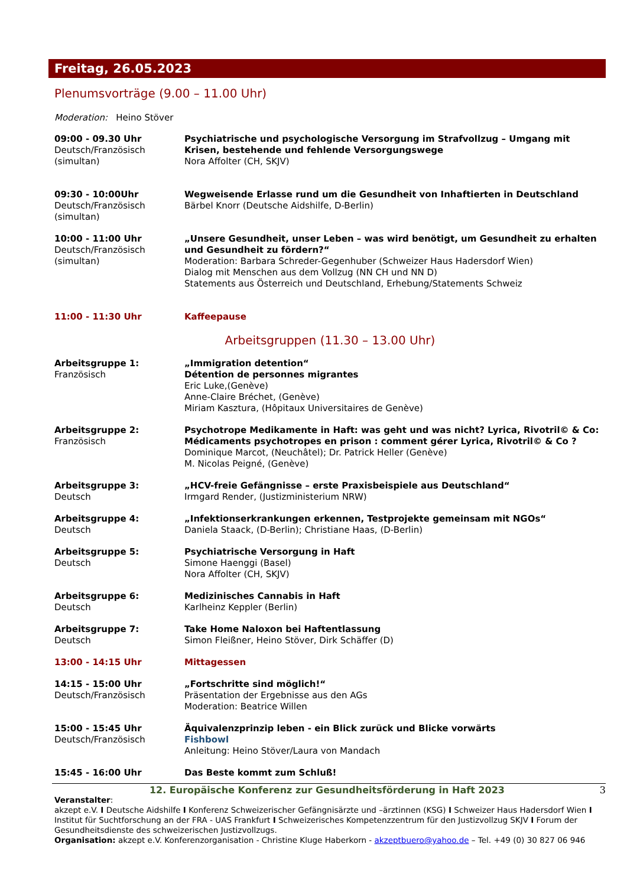Freitag, 26.05.2023
Plenumsvorträge (9.00 – 11.00 Uhr)
Moderation: Heino Stöver
| 09:00 - 09.30 Uhr Deutsch/Französisch (simultan) | Psychiatrische und psychologische Versorgung im Strafvollzug – Umgang mit Krisen, bestehende und fehlende Versorgungswege Nora Affolter (CH, SKJV) |
| 09:30 - 10:00Uhr Deutsch/Französisch (simultan) | Wegweisende Erlasse rund um die Gesundheit von Inhaftierten in Deutschland Bärbel Knorr (Deutsche Aidshilfe, D-Berlin) |
| 10:00 - 11:00 Uhr Deutsch/Französisch (simultan) | „Unsere Gesundheit, unser Leben – was wird benötigt, um Gesundheit zu erhalten und Gesundheit zu fördern?“ Moderation: Barbara Schreder-Gegenhuber (Schweizer Haus Hadersdorf Wien) Dialog mit Menschen aus dem Vollzug (NN CH und NN D) Statements aus Österreich und Deutschland, Erhebung/Statements Schweiz |
| 11:00 - 11:30 Uhr | Kaffeepause |
Arbeitsgruppen (11.30 – 13.00 Uhr)
| Arbeitsgruppe 1: Französisch | „Immigration detention“ Détention de personnes migrantes Eric Luke,(Genève) Anne-Claire Bréchet, (Genève) Miriam Kasztura, (Hôpitaux Universitaires de Genève) |
| Arbeitsgruppe 2: Französisch | Psychotrope Medikamente in Haft: was geht und was nicht? Lyrica, Rivotril© & Co: Médicaments psychotropes en prison : comment gérer Lyrica, Rivotril© & Co ? Dominique Marcot, (Neuchâtel); Dr. Patrick Heller (Genève) M. Nicolas Peigné, (Genève) |
| Arbeitsgruppe 3: Deutsch | „HCV-freie Gefängnisse – erste Praxisbeispiele aus Deutschland“ Irmgard Render, (Justizministerium NRW) |
| Arbeitsgruppe 4: Deutsch | „Infektionserkrankungen erkennen, Testprojekte gemeinsam mit NGOs“ Daniela Staack, (D-Berlin); Christiane Haas, (D-Berlin) |
| Arbeitsgruppe 5: Deutsch | Psychiatrische Versorgung in Haft Simone Haenggi (Basel) Nora Affolter (CH, SKJV) |
| Arbeitsgruppe 6: Deutsch | Medizinisches Cannabis in Haft Karlheinz Keppler (Berlin) |
| Arbeitsgruppe 7: Deutsch | Take Home Naloxon bei Haftentlassung Simon Fleißner, Heino Stöver, Dirk Schäffer (D) |
| 13:00 - 14:15 Uhr | Mittagessen |
| 14:15 - 15:00 Uhr Deutsch/Französisch | „Fortschritte sind möglich!“ Präsentation der Ergebnisse aus den AGs Moderation: Beatrice Willen |
| 15:00 - 15:45 Uhr Deutsch/Französisch | Äquivalenzprinzip leben - ein Blick zurück und Blicke vorwärts Fishbowl Anleitung: Heino Stöver/Laura von Mandach |
| 15:45 - 16:00 Uhr | Das Beste kommt zum Schluß! |
12. Europäische Konferenz zur Gesundheitsförderung in Haft 2023 3
Veranstalter:
akzept e.V. I Deutsche Aidshilfe I Konferenz Schweizerischer Gefängnisärzte und –ärztinnen (KSG) I Schweizer Haus Hadersdorf Wien I Institut für Suchtforschung an der FRA - UAS Frankfurt I Schweizerisches Kompetenzzentrum für den Justizvollzug SKJV I Forum der Gesundheitsdienste des schweizerischen Justizvollzugs.
Organisation: akzept e.V. Konferenzorganisation - Christine Kluge Haberkorn - akzeptbuero@yahoo.de – Tel. +49 (0) 30 827 06 946